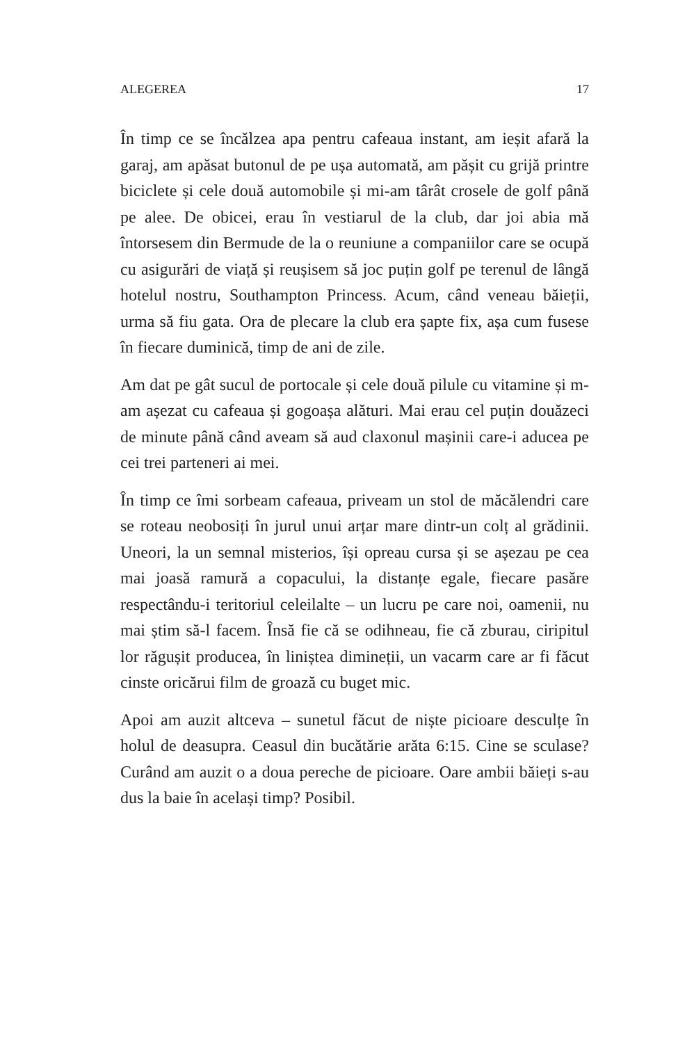ALEGEREA 17
În timp ce se încălzea apa pentru cafeaua instant, am ieșit afară la garaj, am apăsat butonul de pe ușa automată, am pășit cu grijă printre biciclete și cele două automobile și mi-am târât crosele de golf până pe alee. De obicei, erau în vestiarul de la club, dar joi abia mă întorsesem din Bermude de la o reuniune a companiilor care se ocupă cu asigurări de viață și reușisem să joc puțin golf pe terenul de lângă hotelul nostru, Southampton Princess. Acum, când veneau băieții, urma să fiu gata. Ora de plecare la club era șapte fix, așa cum fusese în fiecare duminică, timp de ani de zile.
Am dat pe gât sucul de portocale și cele două pilule cu vitamine și m-am așezat cu cafeaua și gogoașa alături. Mai erau cel puțin douăzeci de minute până când aveam să aud claxonul mașinii care-i aducea pe cei trei parteneri ai mei.
În timp ce îmi sorbeam cafeaua, priveam un stol de măcălendri care se roteau neobosiți în jurul unui arțar mare dintr-un colț al grădinii. Uneori, la un semnal misterios, își opreau cursa și se așezau pe cea mai joasă ramură a copacului, la distanțe egale, fiecare pasăre respectându-i teritoriul celeilalte – un lucru pe care noi, oamenii, nu mai știm să-l facem. Însă fie că se odihneau, fie că zburau, ciripitul lor răgușit producea, în liniștea dimineții, un vacarm care ar fi făcut cinste oricărui film de groază cu buget mic.
Apoi am auzit altceva – sunetul făcut de niște picioare desculțe în holul de deasupra. Ceasul din bucătărie arăta 6:15. Cine se sculase? Curând am auzit o a doua pereche de picioare. Oare ambii băieți s-au dus la baie în același timp? Posibil.